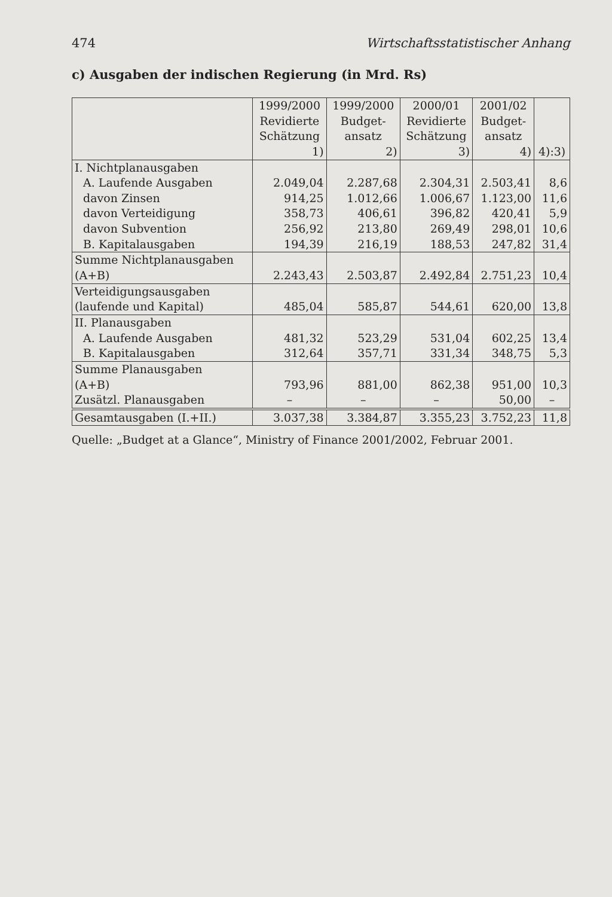474 Wirtschaftsstatistischer Anhang
c) Ausgaben der indischen Regierung (in Mrd. Rs)
| | 1999/2000 Revidierte Schätzung 1) | 1999/2000 Budget- ansatz 2) | 2000/01 Revidierte Schätzung 3) | 2001/02 Budget- ansatz 4) | 4):3) |
| --- | --- | --- | --- | --- | --- |
| I. Nichtplanausgaben | | | | | |
| A. Laufende Ausgaben | 2.049,04 | 2.287,68 | 2.304,31 | 2.503,41 | 8,6 |
| davon Zinsen | 914,25 | 1.012,66 | 1.006,67 | 1.123,00 | 11,6 |
| davon Verteidigung | 358,73 | 406,61 | 396,82 | 420,41 | 5,9 |
| davon Subvention | 256,92 | 213,80 | 269,49 | 298,01 | 10,6 |
| B. Kapitalausgaben | 194,39 | 216,19 | 188,53 | 247,82 | 31,4 |
| Summe Nichtplanausgaben (A+B) | 2.243,43 | 2.503,87 | 2.492,84 | 2.751,23 | 10,4 |
| Verteidigungsausgaben (laufende und Kapital) | 485,04 | 585,87 | 544,61 | 620,00 | 13,8 |
| II. Planausgaben | | | | | |
| A. Laufende Ausgaben | 481,32 | 523,29 | 531,04 | 602,25 | 13,4 |
| B. Kapitalausgaben | 312,64 | 357,71 | 331,34 | 348,75 | 5,3 |
| Summe Planausgaben (A+B) | 793,96 | 881,00 | 862,38 | 951,00 | 10,3 |
| Zusätzl. Planausgaben | – | – | – | 50,00 | – |
| Gesamtausgaben (I.+II.) | 3.037,38 | 3.384,87 | 3.355,23 | 3.752,23 | 11,8 |
Quelle: „Budget at a Glance“, Ministry of Finance 2001/2002, Februar 2001.